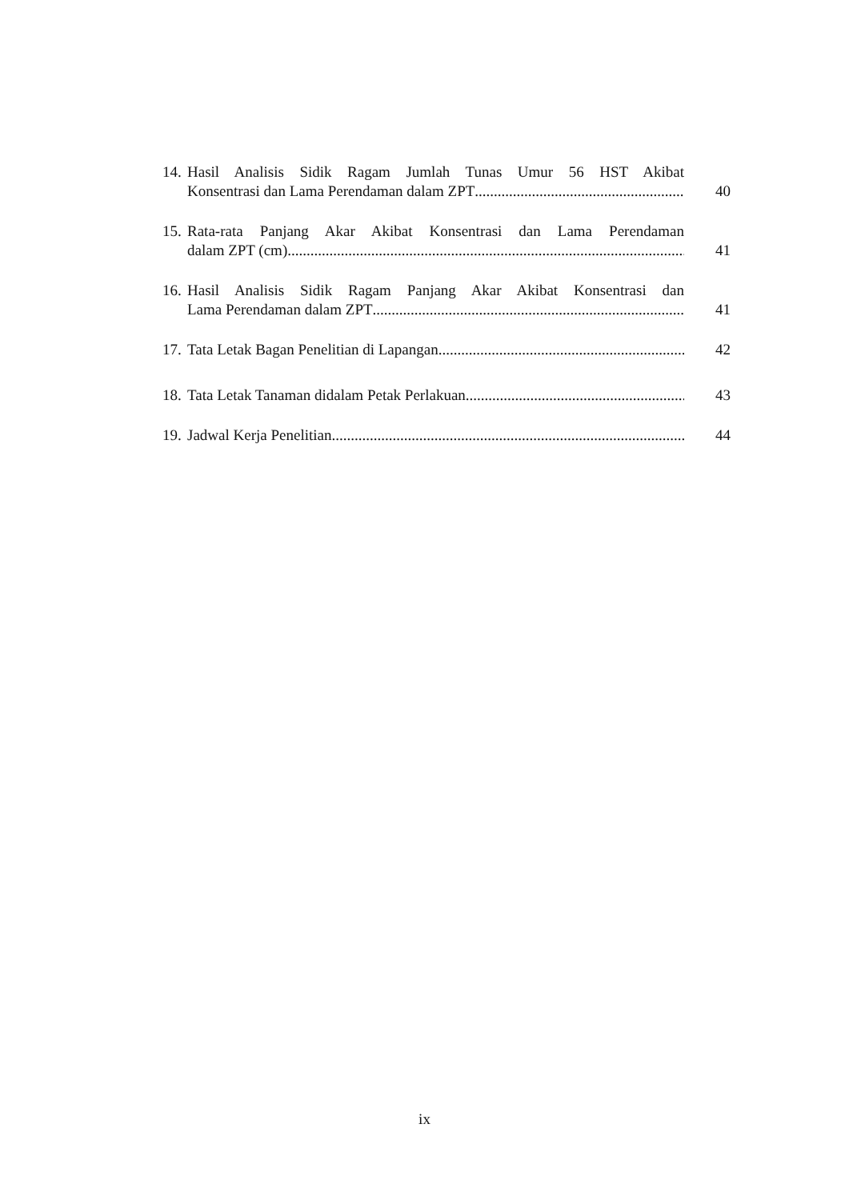14.
Hasil Analisis Sidik Ragam Jumlah Tunas Umur 56 HST Akibat
Konsentrasi dan Lama Perendaman dalam ZPT
40
15.
Rata-rata Panjang Akar Akibat Konsentrasi dan Lama Perendaman
dalam ZPT (cm)
41
16.
Hasil Analisis Sidik Ragam Panjang Akar Akibat Konsentrasi dan
Lama Perendaman dalam ZPT
41
17.
Tata Letak Bagan Penelitian di Lapangan 42
18.
Tata Letak Tanaman didalam Petak Perlakuan 43
19.
Jadwal Kerja Penelitian 44
ix